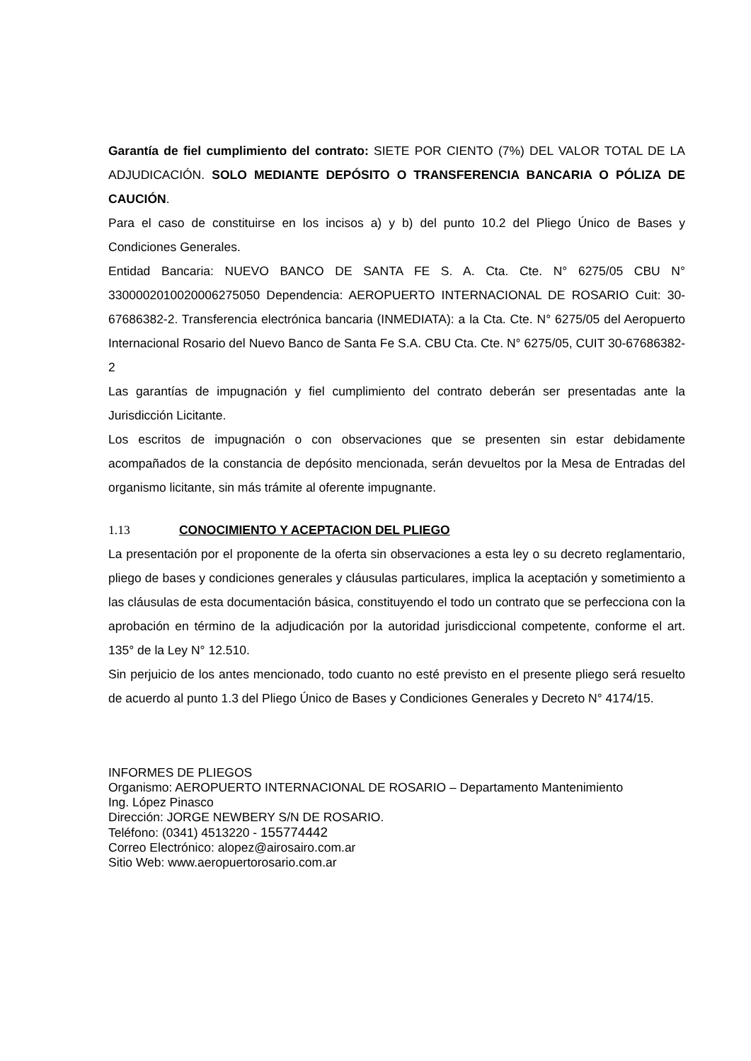Garantía de fiel cumplimiento del contrato: SIETE POR CIENTO (7%) DEL VALOR TOTAL DE LA ADJUDICACIÓN. SOLO MEDIANTE DEPÓSITO O TRANSFERENCIA BANCARIA O PÓLIZA DE CAUCIÓN.
Para el caso de constituirse en los incisos a) y b) del punto 10.2 del Pliego Único de Bases y Condiciones Generales.
Entidad Bancaria: NUEVO BANCO DE SANTA FE S. A. Cta. Cte. N° 6275/05 CBU N° 3300002010020006275050 Dependencia: AEROPUERTO INTERNACIONAL DE ROSARIO Cuit: 30-67686382-2. Transferencia electrónica bancaria (INMEDIATA): a la Cta. Cte. N° 6275/05 del Aeropuerto Internacional Rosario del Nuevo Banco de Santa Fe S.A. CBU Cta. Cte. N° 6275/05, CUIT 30-67686382-2
Las garantías de impugnación y fiel cumplimiento del contrato deberán ser presentadas ante la Jurisdicción Licitante.
Los escritos de impugnación o con observaciones que se presenten sin estar debidamente acompañados de la constancia de depósito mencionada, serán devueltos por la Mesa de Entradas del organismo licitante, sin más trámite al oferente impugnante.
1.13 CONOCIMIENTO Y ACEPTACION DEL PLIEGO
La presentación por el proponente de la oferta sin observaciones a esta ley o su decreto reglamentario, pliego de bases y condiciones generales y cláusulas particulares, implica la aceptación y sometimiento a las cláusulas de esta documentación básica, constituyendo el todo un contrato que se perfecciona con la aprobación en término de la adjudicación por la autoridad jurisdiccional competente, conforme el art. 135° de la Ley N° 12.510.
Sin perjuicio de los antes mencionado, todo cuanto no esté previsto en el presente pliego será resuelto de acuerdo al punto 1.3 del Pliego Único de Bases y Condiciones Generales y Decreto N° 4174/15.
INFORMES DE PLIEGOS
Organismo: AEROPUERTO INTERNACIONAL DE ROSARIO – Departamento Mantenimiento
Ing. López Pinasco
Dirección: JORGE NEWBERY S/N DE ROSARIO.
Teléfono: (0341) 4513220 - 155774442
Correo Electrónico: alopez@airosairo.com.ar
Sitio Web: www.aeropuertorosario.com.ar